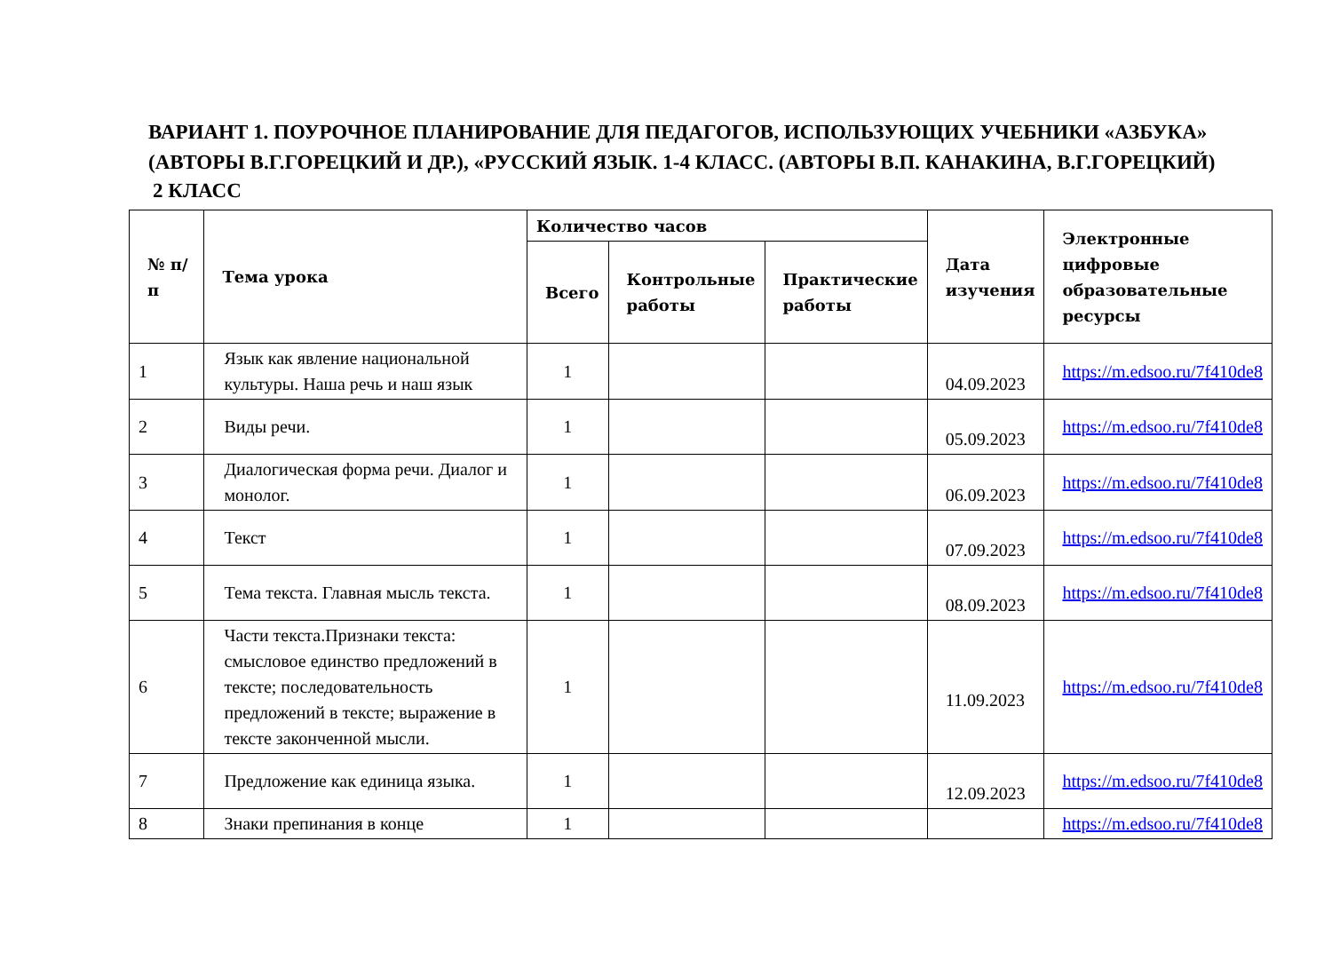ВАРИАНТ 1. ПОУРОЧНОЕ ПЛАНИРОВАНИЕ ДЛЯ ПЕДАГОГОВ, ИСПОЛЬЗУЮЩИХ УЧЕБНИКИ «АЗБУКА» (АВТОРЫ В.Г.ГОРЕЦКИЙ И ДР.), «РУССКИЙ ЯЗЫК. 1-4 КЛАСС. (АВТОРЫ В.П. КАНАКИНА, В.Г.ГОРЕЦКИЙ)
2 КЛАСС
| № п/п | Тема урока | Количество часов | | | Дата изучения | Электронные цифровые образовательные ресурсы |
| --- | --- | --- | --- | --- | --- | --- |
| | | Всего | Контрольные работы | Практические работы | | |
| 1 | Язык как явление национальной культуры. Наша речь и наш язык | 1 | | | 04.09.2023 | https://m.edsoo.ru/7f410de8 |
| 2 | Виды речи. | 1 | | | 05.09.2023 | https://m.edsoo.ru/7f410de8 |
| 3 | Диалогическая форма речи. Диалог и монолог. | 1 | | | 06.09.2023 | https://m.edsoo.ru/7f410de8 |
| 4 | Текст | 1 | | | 07.09.2023 | https://m.edsoo.ru/7f410de8 |
| 5 | Тема текста. Главная мысль текста. | 1 | | | 08.09.2023 | https://m.edsoo.ru/7f410de8 |
| 6 | Части текста.Признаки текста: смысловое единство предложений в тексте; последовательность предложений в тексте; выражение в тексте законченной мысли. | 1 | | | 11.09.2023 | https://m.edsoo.ru/7f410de8 |
| 7 | Предложение как единица языка. | 1 | | | 12.09.2023 | https://m.edsoo.ru/7f410de8 |
| 8 | Знаки препинания в конце | 1 | | | | https://m.edsoo.ru/7f410de8 |